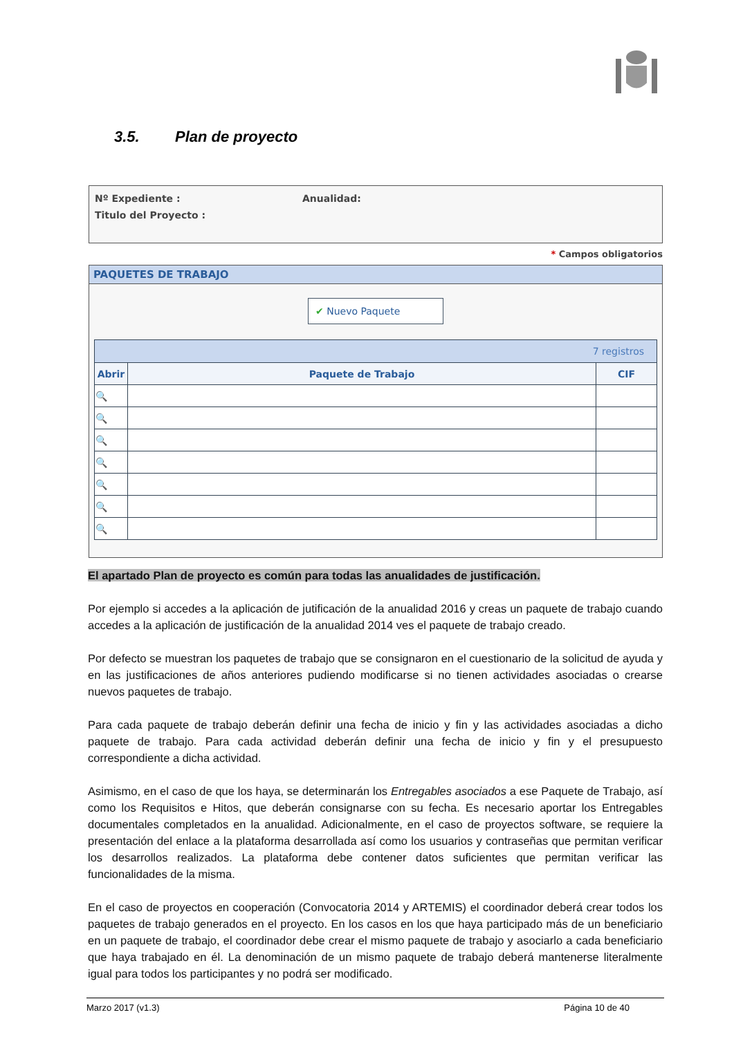3.5. Plan de proyecto
Nº Expediente : Anualidad:
Titulo del Proyecto :
* Campos obligatorios
PAQUETES DE TRABAJO
✔ Nuevo Paquete
| 7 registros | | |
| Abrir | Paquete de Trabajo | CIF |
| 🔍 | | |
| 🔍 | | |
| 🔍 | | |
| 🔍 | | |
| 🔍 | | |
| 🔍 | | |
| 🔍 | | |
El apartado Plan de proyecto es común para todas las anualidades de justificación.
Por ejemplo si accedes a la aplicación de jutificación de la anualidad 2016 y creas un paquete de trabajo cuando accedes a la aplicación de justificación de la anualidad 2014 ves el paquete de trabajo creado.
Por defecto se muestran los paquetes de trabajo que se consignaron en el cuestionario de la solicitud de ayuda y en las justificaciones de años anteriores pudiendo modificarse si no tienen actividades asociadas o crearse nuevos paquetes de trabajo.
Para cada paquete de trabajo deberán definir una fecha de inicio y fin y las actividades asociadas a dicho paquete de trabajo. Para cada actividad deberán definir una fecha de inicio y fin y el presupuesto correspondiente a dicha actividad.
Asimismo, en el caso de que los haya, se determinarán los Entregables asociados a ese Paquete de Trabajo, así como los Requisitos e Hitos, que deberán consignarse con su fecha. Es necesario aportar los Entregables documentales completados en la anualidad. Adicionalmente, en el caso de proyectos software, se requiere la presentación del enlace a la plataforma desarrollada así como los usuarios y contraseñas que permitan verificar los desarrollos realizados. La plataforma debe contener datos suficientes que permitan verificar las funcionalidades de la misma.
En el caso de proyectos en cooperación (Convocatoria 2014 y ARTEMIS) el coordinador deberá crear todos los paquetes de trabajo generados en el proyecto. En los casos en los que haya participado más de un beneficiario en un paquete de trabajo, el coordinador debe crear el mismo paquete de trabajo y asociarlo a cada beneficiario que haya trabajado en él. La denominación de un mismo paquete de trabajo deberá mantenerse literalmente igual para todos los participantes y no podrá ser modificado.
Marzo 2017 (v1.3) Página 10 de 40